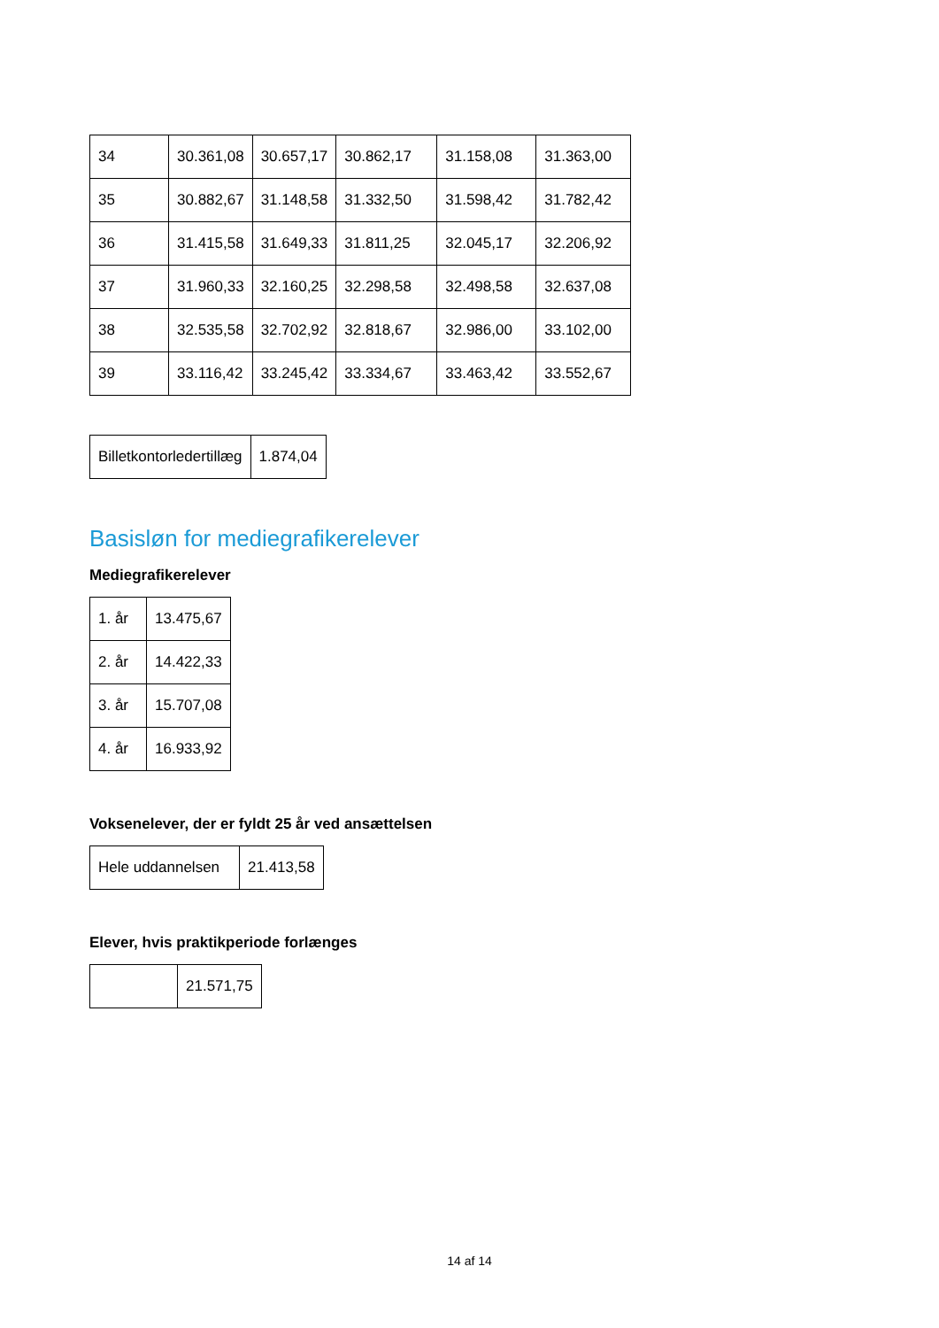| 34 | 30.361,08 | 30.657,17 | 30.862,17 | 31.158,08 | 31.363,00 |
| 35 | 30.882,67 | 31.148,58 | 31.332,50 | 31.598,42 | 31.782,42 |
| 36 | 31.415,58 | 31.649,33 | 31.811,25 | 32.045,17 | 32.206,92 |
| 37 | 31.960,33 | 32.160,25 | 32.298,58 | 32.498,58 | 32.637,08 |
| 38 | 32.535,58 | 32.702,92 | 32.818,67 | 32.986,00 | 33.102,00 |
| 39 | 33.116,42 | 33.245,42 | 33.334,67 | 33.463,42 | 33.552,67 |
| Billetkontorledertillæg | 1.874,04 |
Basisløn for mediegrafikerelever
Mediegrafikerelever
| 1. år | 13.475,67 |
| 2. år | 14.422,33 |
| 3. år | 15.707,08 |
| 4. år | 16.933,92 |
Voksenelever, der er fyldt 25 år ved ansættelsen
| Hele uddannelsen | 21.413,58 |
Elever, hvis praktikperiode forlænges
| | 21.571,75 |
14 af 14